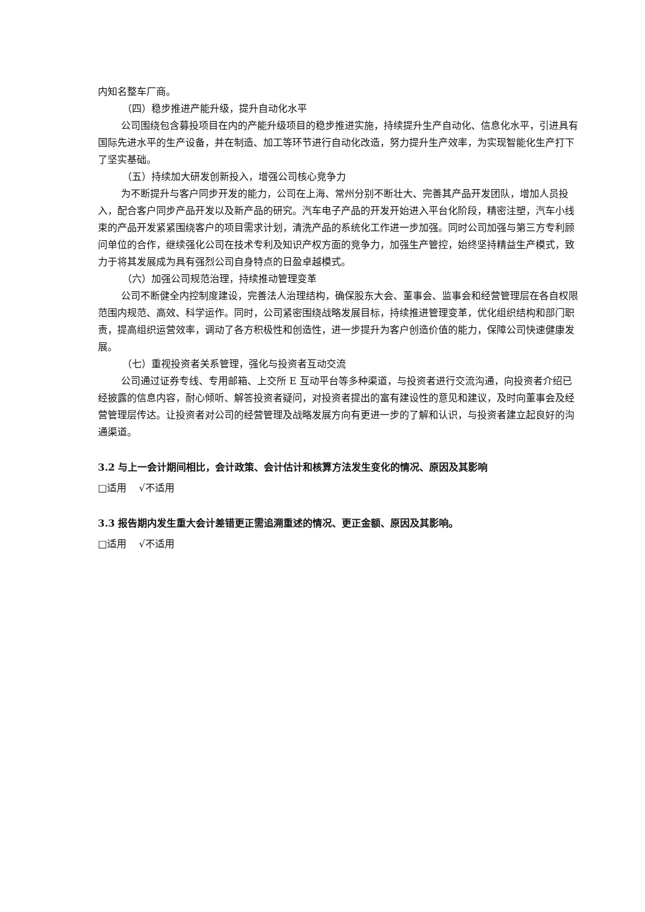内知名整车厂商。
（四）稳步推进产能升级，提升自动化水平
公司围绕包含募投项目在内的产能升级项目的稳步推进实施，持续提升生产自动化、信息化水平，引进具有国际先进水平的生产设备，并在制造、加工等环节进行自动化改造，努力提升生产效率，为实现智能化生产打下了坚实基础。
（五）持续加大研发创新投入，增强公司核心竞争力
为不断提升与客户同步开发的能力，公司在上海、常州分别不断壮大、完善其产品开发团队，增加人员投入，配合客户同步产品开发以及新产品的研究。汽车电子产品的开发开始进入平台化阶段，精密注塑，汽车小线束的产品开发紧紧围绕客户的项目需求计划，清洗产品的系统化工作进一步加强。同时公司加强与第三方专利顾问单位的合作，继续强化公司在技术专利及知识产权方面的竞争力，加强生产管控，始终坚持精益生产模式，致力于将其发展成为具有强烈公司自身特点的日盈卓越模式。
（六）加强公司规范治理，持续推动管理变革
公司不断健全内控制度建设，完善法人治理结构，确保股东大会、董事会、监事会和经营管理层在各自权限范围内规范、高效、科学运作。同时，公司紧密围绕战略发展目标，持续推进管理变革，优化组织结构和部门职责，提高组织运营效率，调动了各方积极性和创造性，进一步提升为客户创造价值的能力，保障公司快速健康发展。
（七）重视投资者关系管理，强化与投资者互动交流
公司通过证券专线、专用邮箱、上交所 E 互动平台等多种渠道，与投资者进行交流沟通，向投资者介绍已经披露的信息内容，耐心倾听、解答投资者疑问，对投资者提出的富有建设性的意见和建议，及时向董事会及经营管理层传达。让投资者对公司的经营管理及战略发展方向有更进一步的了解和认识，与投资者建立起良好的沟通渠道。
3.2 与上一会计期间相比，会计政策、会计估计和核算方法发生变化的情况、原因及其影响
□适用 √不适用
3.3 报告期内发生重大会计差错更正需追溯重述的情况、更正金额、原因及其影响。
□适用 √不适用